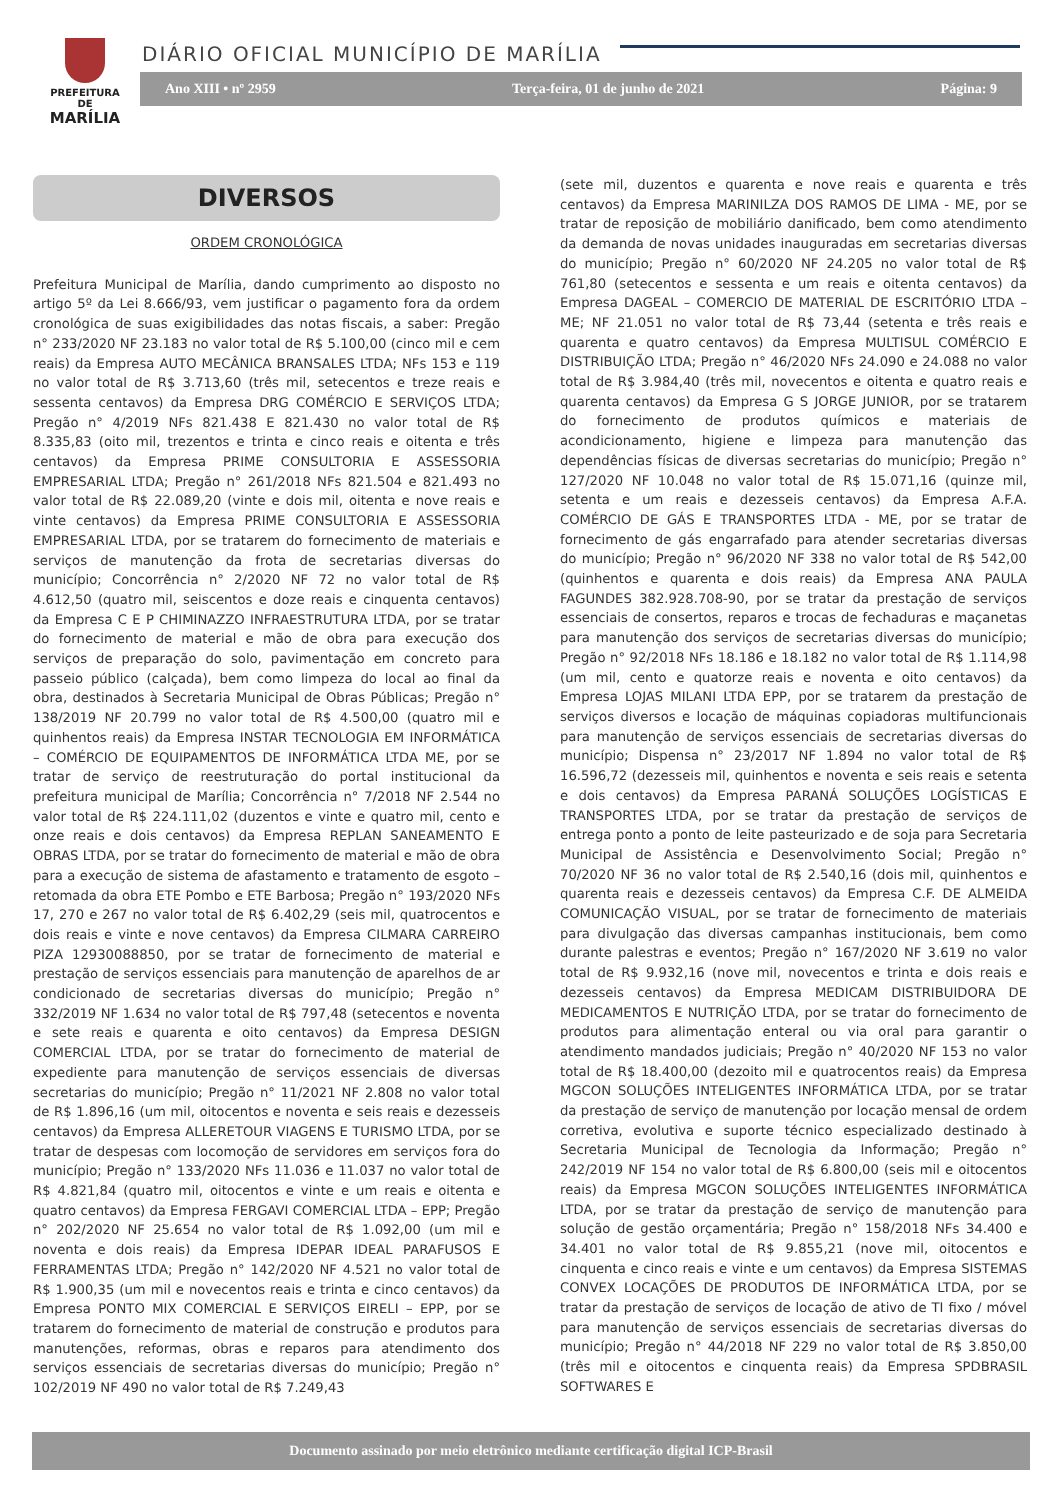PREFEITURA DE
MARÍLIA
DIÁRIO OFICIAL MUNICÍPIO DE MARÍLIA
Ano XIII • nº 2959 Terça-feira, 01 de junho de 2021 Página: 9
DIVERSOS
ORDEM CRONOLÓGICA
Prefeitura Municipal de Marília, dando cumprimento ao disposto no artigo 5º da Lei 8.666/93, vem justificar o pagamento fora da ordem cronológica de suas exigibilidades das notas fiscais, a saber: Pregão n° 233/2020 NF 23.183 no valor total de R$ 5.100,00 (cinco mil e cem reais) da Empresa AUTO MECÂNICA BRANSALES LTDA; NFs 153 e 119 no valor total de R$ 3.713,60 (três mil, setecentos e treze reais e sessenta centavos) da Empresa DRG COMÉRCIO E SERVIÇOS LTDA; Pregão n° 4/2019 NFs 821.438 E 821.430 no valor total de R$ 8.335,83 (oito mil, trezentos e trinta e cinco reais e oitenta e três centavos) da Empresa PRIME CONSULTORIA E ASSESSORIA EMPRESARIAL LTDA; Pregão n° 261/2018 NFs 821.504 e 821.493 no valor total de R$ 22.089,20 (vinte e dois mil, oitenta e nove reais e vinte centavos) da Empresa PRIME CONSULTORIA E ASSESSORIA EMPRESARIAL LTDA, por se tratarem do fornecimento de materiais e serviços de manutenção da frota de secretarias diversas do município; Concorrência n° 2/2020 NF 72 no valor total de R$ 4.612,50 (quatro mil, seiscentos e doze reais e cinquenta centavos) da Empresa C E P CHIMINAZZO INFRAESTRUTURA LTDA, por se tratar do fornecimento de material e mão de obra para execução dos serviços de preparação do solo, pavimentação em concreto para passeio público (calçada), bem como limpeza do local ao final da obra, destinados à Secretaria Municipal de Obras Públicas; Pregão n° 138/2019 NF 20.799 no valor total de R$ 4.500,00 (quatro mil e quinhentos reais) da Empresa INSTAR TECNOLOGIA EM INFORMÁTICA – COMÉRCIO DE EQUIPAMENTOS DE INFORMÁTICA LTDA ME, por se tratar de serviço de reestruturação do portal institucional da prefeitura municipal de Marília; Concorrência n° 7/2018 NF 2.544 no valor total de R$ 224.111,02 (duzentos e vinte e quatro mil, cento e onze reais e dois centavos) da Empresa REPLAN SANEAMENTO E OBRAS LTDA, por se tratar do fornecimento de material e mão de obra para a execução de sistema de afastamento e tratamento de esgoto – retomada da obra ETE Pombo e ETE Barbosa; Pregão n° 193/2020 NFs 17, 270 e 267 no valor total de R$ 6.402,29 (seis mil, quatrocentos e dois reais e vinte e nove centavos) da Empresa CILMARA CARREIRO PIZA 12930088850, por se tratar de fornecimento de material e prestação de serviços essenciais para manutenção de aparelhos de ar condicionado de secretarias diversas do município; Pregão n° 332/2019 NF 1.634 no valor total de R$ 797,48 (setecentos e noventa e sete reais e quarenta e oito centavos) da Empresa DESIGN COMERCIAL LTDA, por se tratar do fornecimento de material de expediente para manutenção de serviços essenciais de diversas secretarias do município; Pregão n° 11/2021 NF 2.808 no valor total de R$ 1.896,16 (um mil, oitocentos e noventa e seis reais e dezesseis centavos) da Empresa ALLERETOUR VIAGENS E TURISMO LTDA, por se tratar de despesas com locomoção de servidores em serviços fora do município; Pregão n° 133/2020 NFs 11.036 e 11.037 no valor total de R$ 4.821,84 (quatro mil, oitocentos e vinte e um reais e oitenta e quatro centavos) da Empresa FERGAVI COMERCIAL LTDA – EPP; Pregão n° 202/2020 NF 25.654 no valor total de R$ 1.092,00 (um mil e noventa e dois reais) da Empresa IDEPAR IDEAL PARAFUSOS E FERRAMENTAS LTDA; Pregão n° 142/2020 NF 4.521 no valor total de R$ 1.900,35 (um mil e novecentos reais e trinta e cinco centavos) da Empresa PONTO MIX COMERCIAL E SERVIÇOS EIRELI – EPP, por se tratarem do fornecimento de material de construção e produtos para manutenções, reformas, obras e reparos para atendimento dos serviços essenciais de secretarias diversas do município; Pregão n° 102/2019 NF 490 no valor total de R$ 7.249,43
(sete mil, duzentos e quarenta e nove reais e quarenta e três centavos) da Empresa MARINILZA DOS RAMOS DE LIMA - ME, por se tratar de reposição de mobiliário danificado, bem como atendimento da demanda de novas unidades inauguradas em secretarias diversas do município; Pregão n° 60/2020 NF 24.205 no valor total de R$ 761,80 (setecentos e sessenta e um reais e oitenta centavos) da Empresa DAGEAL – COMERCIO DE MATERIAL DE ESCRITÓRIO LTDA – ME; NF 21.051 no valor total de R$ 73,44 (setenta e três reais e quarenta e quatro centavos) da Empresa MULTISUL COMÉRCIO E DISTRIBUIÇÃO LTDA; Pregão n° 46/2020 NFs 24.090 e 24.088 no valor total de R$ 3.984,40 (três mil, novecentos e oitenta e quatro reais e quarenta centavos) da Empresa G S JORGE JUNIOR, por se tratarem do fornecimento de produtos químicos e materiais de acondicionamento, higiene e limpeza para manutenção das dependências físicas de diversas secretarias do município; Pregão n° 127/2020 NF 10.048 no valor total de R$ 15.071,16 (quinze mil, setenta e um reais e dezesseis centavos) da Empresa A.F.A. COMÉRCIO DE GÁS E TRANSPORTES LTDA - ME, por se tratar de fornecimento de gás engarrafado para atender secretarias diversas do município; Pregão n° 96/2020 NF 338 no valor total de R$ 542,00 (quinhentos e quarenta e dois reais) da Empresa ANA PAULA FAGUNDES 382.928.708-90, por se tratar da prestação de serviços essenciais de consertos, reparos e trocas de fechaduras e maçanetas para manutenção dos serviços de secretarias diversas do município; Pregão n° 92/2018 NFs 18.186 e 18.182 no valor total de R$ 1.114,98 (um mil, cento e quatorze reais e noventa e oito centavos) da Empresa LOJAS MILANI LTDA EPP, por se tratarem da prestação de serviços diversos e locação de máquinas copiadoras multifuncionais para manutenção de serviços essenciais de secretarias diversas do município; Dispensa n° 23/2017 NF 1.894 no valor total de R$ 16.596,72 (dezesseis mil, quinhentos e noventa e seis reais e setenta e dois centavos) da Empresa PARANÁ SOLUÇÕES LOGÍSTICAS E TRANSPORTES LTDA, por se tratar da prestação de serviços de entrega ponto a ponto de leite pasteurizado e de soja para Secretaria Municipal de Assistência e Desenvolvimento Social; Pregão n° 70/2020 NF 36 no valor total de R$ 2.540,16 (dois mil, quinhentos e quarenta reais e dezesseis centavos) da Empresa C.F. DE ALMEIDA COMUNICAÇÃO VISUAL, por se tratar de fornecimento de materiais para divulgação das diversas campanhas institucionais, bem como durante palestras e eventos; Pregão n° 167/2020 NF 3.619 no valor total de R$ 9.932,16 (nove mil, novecentos e trinta e dois reais e dezesseis centavos) da Empresa MEDICAM DISTRIBUIDORA DE MEDICAMENTOS E NUTRIÇÃO LTDA, por se tratar do fornecimento de produtos para alimentação enteral ou via oral para garantir o atendimento mandados judiciais; Pregão n° 40/2020 NF 153 no valor total de R$ 18.400,00 (dezoito mil e quatrocentos reais) da Empresa MGCON SOLUÇÕES INTELIGENTES INFORMÁTICA LTDA, por se tratar da prestação de serviço de manutenção por locação mensal de ordem corretiva, evolutiva e suporte técnico especializado destinado à Secretaria Municipal de Tecnologia da Informação; Pregão n° 242/2019 NF 154 no valor total de R$ 6.800,00 (seis mil e oitocentos reais) da Empresa MGCON SOLUÇÕES INTELIGENTES INFORMÁTICA LTDA, por se tratar da prestação de serviço de manutenção para solução de gestão orçamentária; Pregão n° 158/2018 NFs 34.400 e 34.401 no valor total de R$ 9.855,21 (nove mil, oitocentos e cinquenta e cinco reais e vinte e um centavos) da Empresa SISTEMAS CONVEX LOCAÇÕES DE PRODUTOS DE INFORMÁTICA LTDA, por se tratar da prestação de serviços de locação de ativo de TI fixo / móvel para manutenção de serviços essenciais de secretarias diversas do município; Pregão n° 44/2018 NF 229 no valor total de R$ 3.850,00 (três mil e oitocentos e cinquenta reais) da Empresa SPDBRASIL SOFTWARES E
Documento assinado por meio eletrônico mediante certificação digital ICP-Brasil